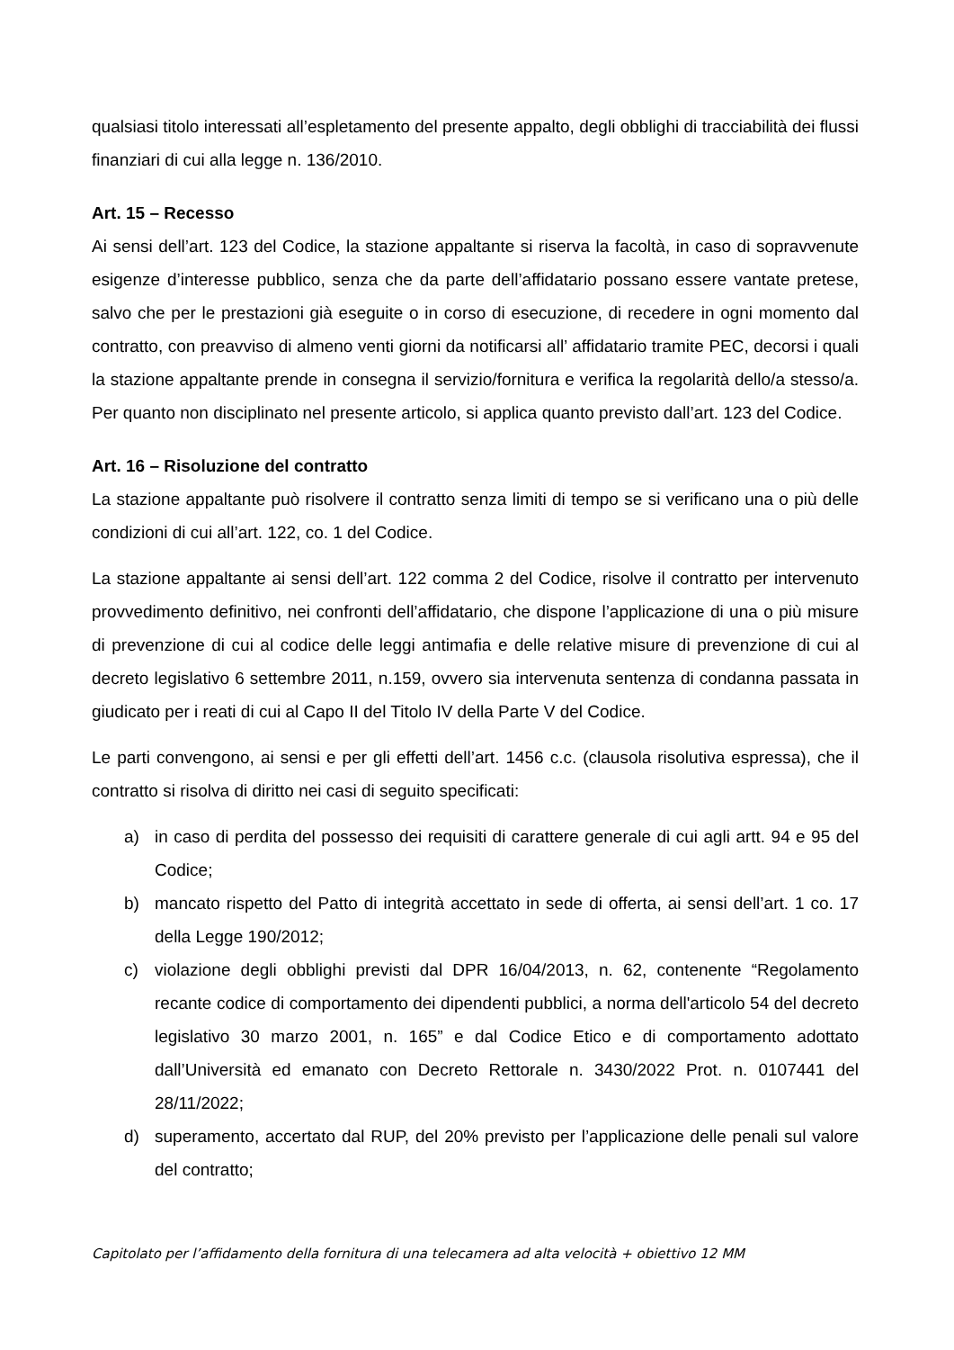qualsiasi titolo interessati all’espletamento del presente appalto, degli obblighi di tracciabilità dei flussi finanziari di cui alla legge n. 136/2010.
Art. 15 – Recesso
Ai sensi dell’art. 123 del Codice, la stazione appaltante si riserva la facoltà, in caso di sopravvenute esigenze d’interesse pubblico, senza che da parte dell’affidatario possano essere vantate pretese, salvo che per le prestazioni già eseguite o in corso di esecuzione, di recedere in ogni momento dal contratto, con preavviso di almeno venti giorni da notificarsi all’ affidatario tramite PEC, decorsi i quali la stazione appaltante prende in consegna il servizio/fornitura e verifica la regolarità dello/a stesso/a. Per quanto non disciplinato nel presente articolo, si applica quanto previsto dall’art. 123 del Codice.
Art. 16 – Risoluzione del contratto
La stazione appaltante può risolvere il contratto senza limiti di tempo se si verificano una o più delle condizioni di cui all’art. 122, co. 1 del Codice.
La stazione appaltante ai sensi dell’art. 122 comma 2 del Codice, risolve il contratto per intervenuto provvedimento definitivo, nei confronti dell’affidatario, che dispone l’applicazione di una o più misure di prevenzione di cui al codice delle leggi antimafia e delle relative misure di prevenzione di cui al decreto legislativo 6 settembre 2011, n.159, ovvero sia intervenuta sentenza di condanna passata in giudicato per i reati di cui al Capo II del Titolo IV della Parte V del Codice.
Le parti convengono, ai sensi e per gli effetti dell’art. 1456 c.c. (clausola risolutiva espressa), che il contratto si risolva di diritto nei casi di seguito specificati:
a) in caso di perdita del possesso dei requisiti di carattere generale di cui agli artt. 94 e 95 del Codice;
b) mancato rispetto del Patto di integrità accettato in sede di offerta, ai sensi dell’art. 1 co. 17 della Legge 190/2012;
c) violazione degli obblighi previsti dal DPR 16/04/2013, n. 62, contenente “Regolamento recante codice di comportamento dei dipendenti pubblici, a norma dell'articolo 54 del decreto legislativo 30 marzo 2001, n. 165” e dal Codice Etico e di comportamento adottato dall’Università ed emanato con Decreto Rettorale n. 3430/2022 Prot. n. 0107441 del 28/11/2022;
d) superamento, accertato dal RUP, del 20% previsto per l’applicazione delle penali sul valore del contratto;
Capitolato per l’affidamento della fornitura di una telecamera ad alta velocità + obiettivo 12 MM